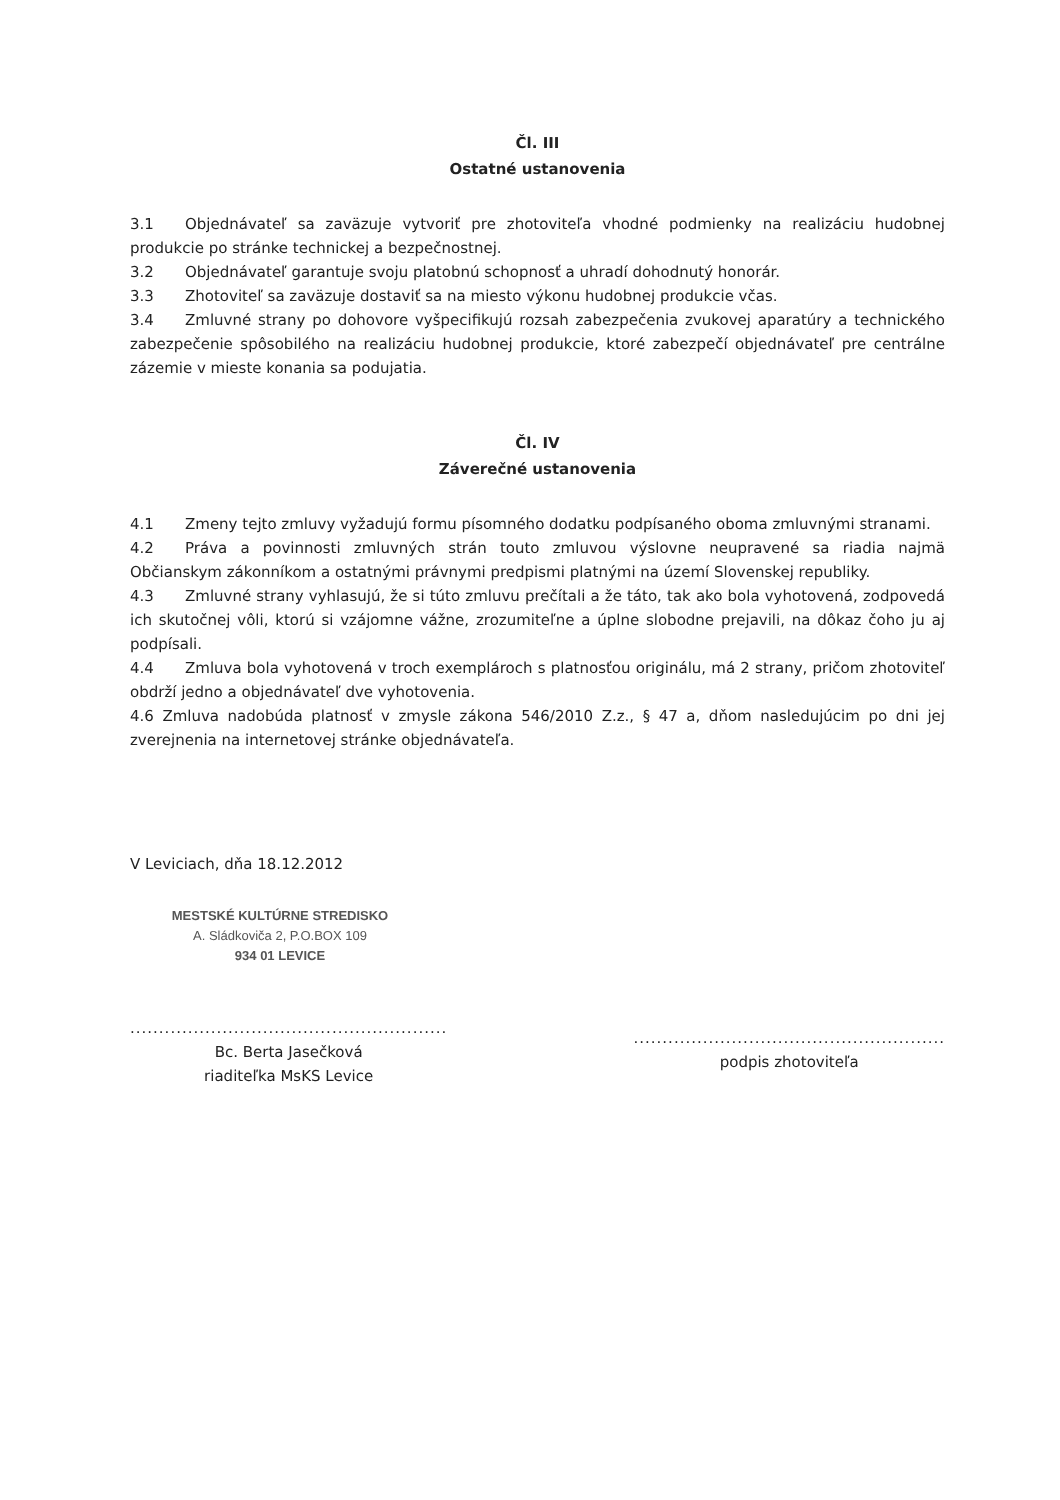Čl. III
Ostatné ustanovenia
3.1 Objednávateľ sa zaväzuje vytvoriť pre zhotoviteľa vhodné podmienky na realizáciu hudobnej produkcie po stránke technickej a bezpečnostnej.
3.2 Objednávateľ garantuje svoju platobnú schopnosť a uhradí dohodnutý honorár.
3.3 Zhotoviteľ sa zaväzuje dostaviť sa na miesto výkonu hudobnej produkcie včas.
3.4 Zmluvné strany po dohovore vyšpecifikujú rozsah zabezpečenia zvukovej aparatúry a technického zabezpečenie spôsobilého na realizáciu hudobnej produkcie, ktoré zabezpečí objednávateľ pre centrálne zázemie v mieste konania sa podujatia.
Čl. IV
Záverečné ustanovenia
4.1 Zmeny tejto zmluvy vyžadujú formu písomného dodatku podpísaného oboma zmluvnými stranami.
4.2 Práva a povinnosti zmluvných strán touto zmluvou výslovne neupravené sa riadia najmä Občianskym zákonníkom a ostatnými právnymi predpismi platnými na území Slovenskej republiky.
4.3 Zmluvné strany vyhlasujú, že si túto zmluvu prečítali a že táto, tak ako bola vyhotovená, zodpovedá ich skutočnej vôli, ktorú si vzájomne vážne, zrozumiteľne a úplne slobodne prejavili, na dôkaz čoho ju aj podpísali.
4.4 Zmluva bola vyhotovená v troch exemplároch s platnosťou originálu, má 2 strany, pričom zhotoviteľ obdrží jedno a objednávateľ dve vyhotovenia.
4.6 Zmluva nadobúda platnosť v zmysle zákona 546/2010 Z.z., § 47 a, dňom nasledujúcim po dni jej zverejnenia na internetovej stránke objednávateľa.
V Leviciach, dňa 18.12.2012
MESTSKÉ KULTÚRNE STREDISKO
A. Sládkoviča 2, P.O.BOX 109
934 01 LEVICE
.......................................................
Bc. Berta Jasečková
riaditeľka MsKS Levice
......................................................
podpis zhotoviteľa